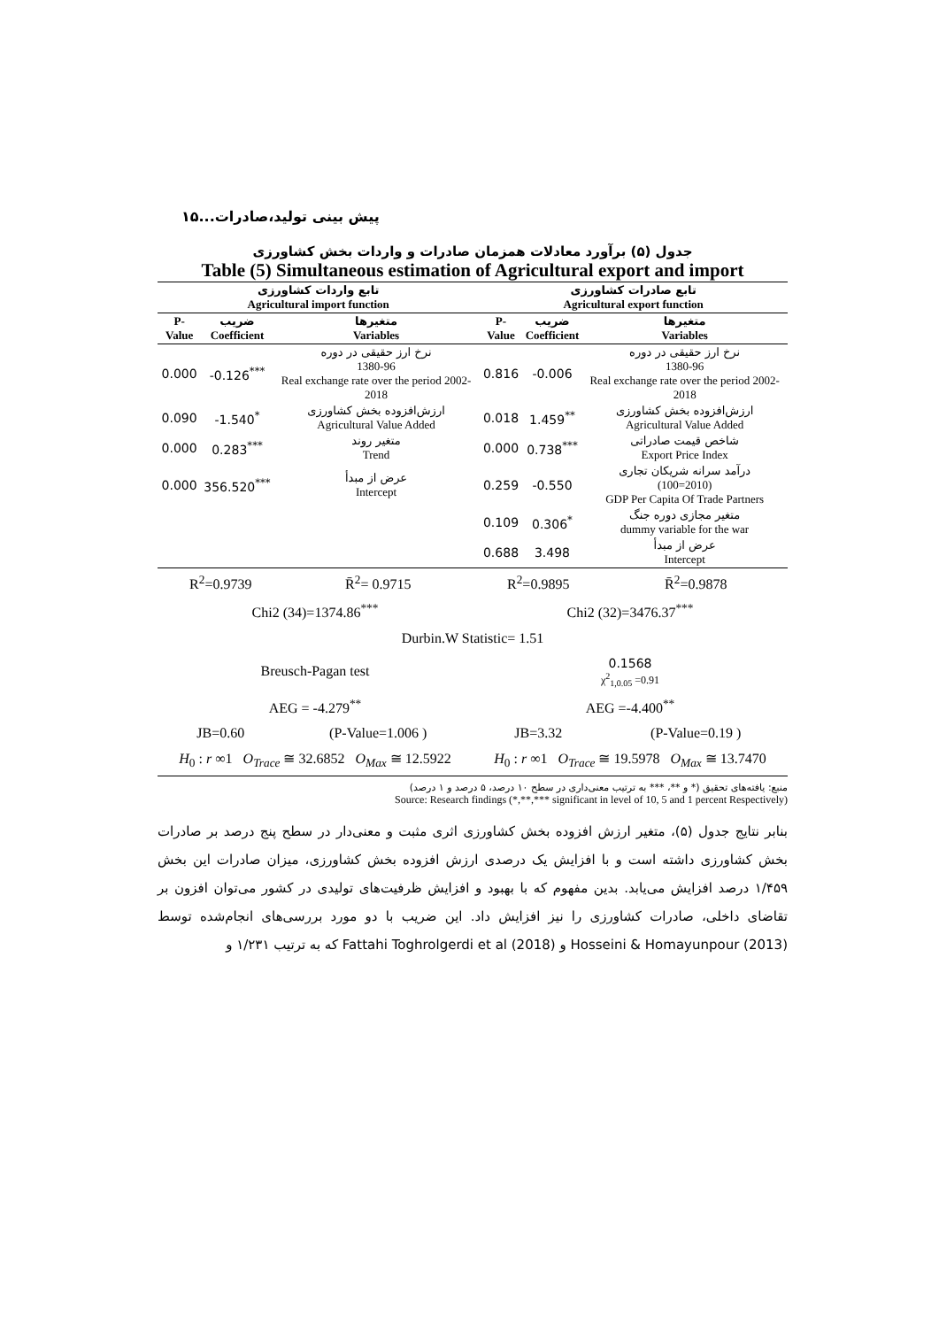پیش بینی تولید،صادرات...۱۵
جدول (۵) برآورد معادلات همزمان صادرات و واردات بخش کشاورزی
Table (5) Simultaneous estimation of Agricultural export and import
| تابع واردات کشاورزی Agricultural import function | | | تابع صادرات کشاورزی Agricultural export function | | |
| --- | --- | --- | --- | --- | --- |
| P-Value | ضریب Coefficient | متغیرها Variables | P-Value | ضریب Coefficient | متغیرها Variables |
| 0.000 | -0.126<sup>***</sup> | نرخ ارز حقیقی در دوره 1380-96 Real exchange rate over the period 2002-2018 | 0.816 | -0.006 | نرخ ارز حقیقی در دوره 1380-96 Real exchange rate over the period 2002-2018 |
| 0.090 | -1.540<sup>*</sup> | ارزش‌افزوده بخش کشاورزی Agricultural Value Added | 0.018 | 1.459<sup>**</sup> | ارزش‌افزوده بخش کشاورزی Agricultural Value Added |
| 0.000 | 0.283<sup>***</sup> | متغیر روند Trend | 0.000 | 0.738<sup>***</sup> | شاخص قیمت صادراتی Export Price Index |
| 0.000 | 356.520<sup>***</sup> | عرض از مبدأ Intercept | 0.259 | -0.550 | درآمد سرانه شریکان تجاری (100=2010) GDP Per Capita Of Trade Partners |
| | | | 0.109 | 0.306<sup>*</sup> | متغیر مجازی دوره جنگ dummy variable for the war |
| | | | 0.688 | 3.498 | عرض از مبدأ Intercept |
| R<sup>2</sup>=0.9739 | R̄<sup>2</sup>= 0.9715 | R<sup>2</sup>=0.9895 | R̄<sup>2</sup>=0.9878 |
| Chi2 (34)=1374.86<sup>***</sup> | | Chi2 (32)=3476.37<sup>***</sup> | |
| Durbin.W Statistic= 1.51 | | | |
| Breusch-Pagan test | | 0.1568 χ<sup>2</sup><sub>1,0.05</sub> =0.91 | |
| AEG = -4.279<sup>**</sup> | | AEG =-4.400<sup>**</sup> | |
| JB=0.60 | (P-Value=1.006 ) | JB=3.32 | (P-Value=0.19 ) |
| H<sub>0</sub> : r ∞1 O<sub>Trace</sub> ≅ 32.6852 O<sub>Max</sub> ≅ 12.5922 | | H<sub>0</sub> : r ∞1 O<sub>Trace</sub> ≅ 19.5978 O<sub>Max</sub> ≅ 13.7470 | |
منبع: یافته‌های تحقیق (* و **، *** به ترتیب معنی‌داری در سطح ۱۰ درصد، ۵ درصد و ۱ درصد)
Source: Research findings (*,**,*** significant in level of 10, 5 and 1 percent Respectively)
بنابر نتایج جدول (۵)، متغیر ارزش افزوده بخش کشاورزی اثری مثبت و معنی‌دار در سطح پنج درصد بر صادرات بخش کشاورزی داشته است و با افزایش یک درصدی ارزش افزوده بخش کشاورزی، میزان صادرات این بخش ۱/۴۵۹ درصد افزایش می‌یابد. بدین مفهوم که با بهبود و افزایش ظرفیت‌های تولیدی در کشور می‌توان افزون بر تقاضای داخلی، صادرات کشاورزی را نیز افزایش داد. این ضریب با دو مورد بررسی‌های انجام‌شده توسط Hosseini & Homayunpour (2013) و Fattahi Toghrolgerdi et al (2018) که به ترتیب ۱/۲۳۱ و